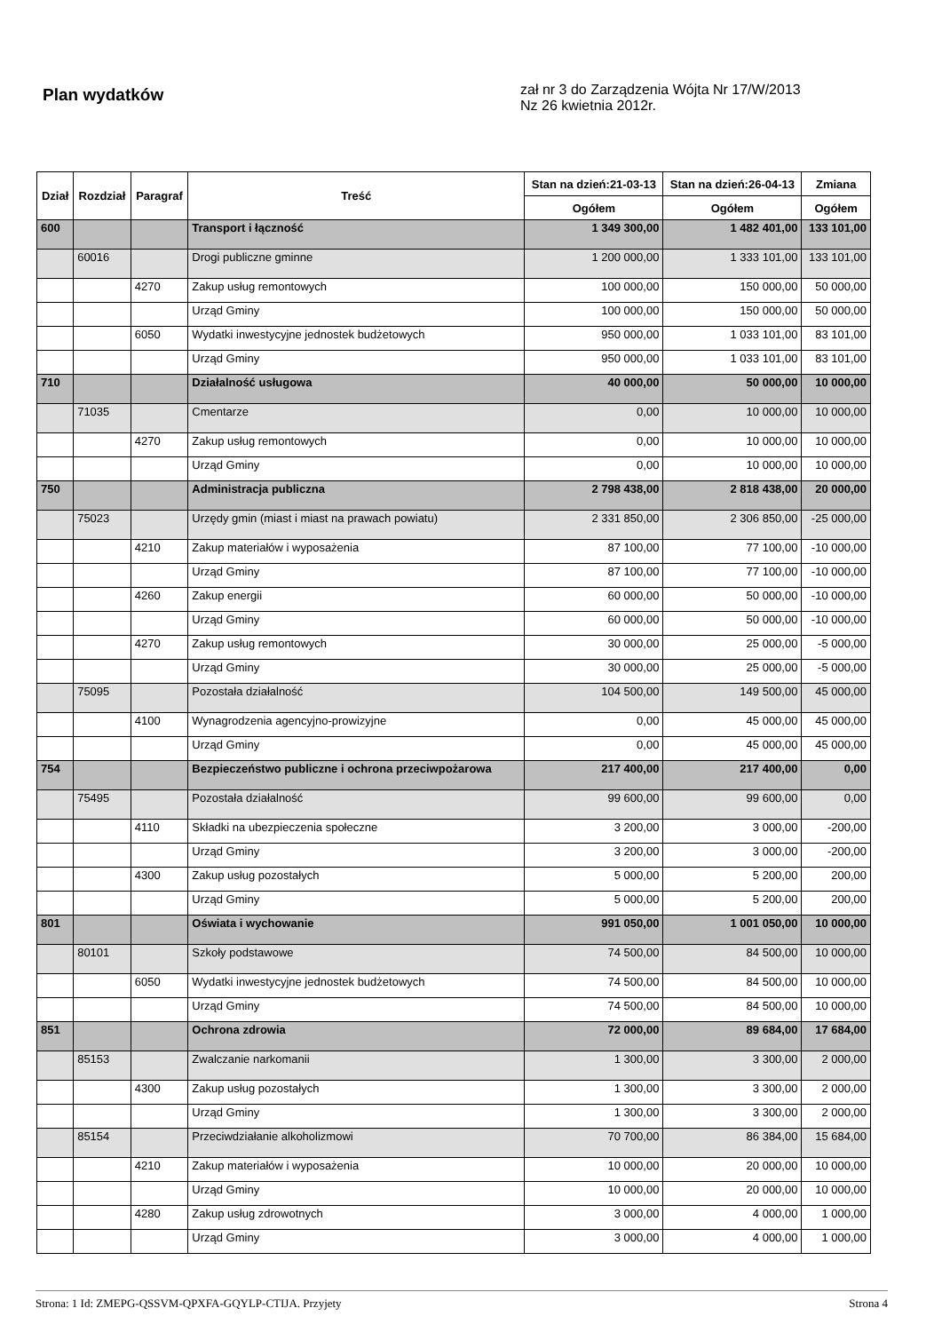Plan wydatków
zał nr 3 do Zarządzenia Wójta Nr 17/W/2013
Nz 26 kwietnia 2012r.
| Dział | Rozdział | Paragraf | Treść | Stan na dzień:21-03-13 | Stan na dzień:26-04-13 | Zmiana |
| --- | --- | --- | --- | --- | --- | --- |
| | | | | Ogółem | Ogółem | Ogółem |
| 600 | | | Transport i łączność | 1 349 300,00 | 1 482 401,00 | 133 101,00 |
| | 60016 | | Drogi publiczne gminne | 1 200 000,00 | 1 333 101,00 | 133 101,00 |
| | | 4270 | Zakup usług remontowych | 100 000,00 | 150 000,00 | 50 000,00 |
| | | | Urząd Gminy | 100 000,00 | 150 000,00 | 50 000,00 |
| | | 6050 | Wydatki inwestycyjne jednostek budżetowych | 950 000,00 | 1 033 101,00 | 83 101,00 |
| | | | Urząd Gminy | 950 000,00 | 1 033 101,00 | 83 101,00 |
| 710 | | | Działalność usługowa | 40 000,00 | 50 000,00 | 10 000,00 |
| | 71035 | | Cmentarze | 0,00 | 10 000,00 | 10 000,00 |
| | | 4270 | Zakup usług remontowych | 0,00 | 10 000,00 | 10 000,00 |
| | | | Urząd Gminy | 0,00 | 10 000,00 | 10 000,00 |
| 750 | | | Administracja publiczna | 2 798 438,00 | 2 818 438,00 | 20 000,00 |
| | 75023 | | Urzędy gmin (miast i miast na prawach powiatu) | 2 331 850,00 | 2 306 850,00 | -25 000,00 |
| | | 4210 | Zakup materiałów i wyposażenia | 87 100,00 | 77 100,00 | -10 000,00 |
| | | | Urząd Gminy | 87 100,00 | 77 100,00 | -10 000,00 |
| | | 4260 | Zakup energii | 60 000,00 | 50 000,00 | -10 000,00 |
| | | | Urząd Gminy | 60 000,00 | 50 000,00 | -10 000,00 |
| | | 4270 | Zakup usług remontowych | 30 000,00 | 25 000,00 | -5 000,00 |
| | | | Urząd Gminy | 30 000,00 | 25 000,00 | -5 000,00 |
| | 75095 | | Pozostała działalność | 104 500,00 | 149 500,00 | 45 000,00 |
| | | 4100 | Wynagrodzenia agencyjno-prowizyjne | 0,00 | 45 000,00 | 45 000,00 |
| | | | Urząd Gminy | 0,00 | 45 000,00 | 45 000,00 |
| 754 | | | Bezpieczeństwo publiczne i ochrona przeciwpożarowa | 217 400,00 | 217 400,00 | 0,00 |
| | 75495 | | Pozostała działalność | 99 600,00 | 99 600,00 | 0,00 |
| | | 4110 | Składki na ubezpieczenia społeczne | 3 200,00 | 3 000,00 | -200,00 |
| | | | Urząd Gminy | 3 200,00 | 3 000,00 | -200,00 |
| | | 4300 | Zakup usług pozostałych | 5 000,00 | 5 200,00 | 200,00 |
| | | | Urząd Gminy | 5 000,00 | 5 200,00 | 200,00 |
| 801 | | | Oświata i wychowanie | 991 050,00 | 1 001 050,00 | 10 000,00 |
| | 80101 | | Szkoły podstawowe | 74 500,00 | 84 500,00 | 10 000,00 |
| | | 6050 | Wydatki inwestycyjne jednostek budżetowych | 74 500,00 | 84 500,00 | 10 000,00 |
| | | | Urząd Gminy | 74 500,00 | 84 500,00 | 10 000,00 |
| 851 | | | Ochrona zdrowia | 72 000,00 | 89 684,00 | 17 684,00 |
| | 85153 | | Zwalczanie narkomanii | 1 300,00 | 3 300,00 | 2 000,00 |
| | | 4300 | Zakup usług pozostałych | 1 300,00 | 3 300,00 | 2 000,00 |
| | | | Urząd Gminy | 1 300,00 | 3 300,00 | 2 000,00 |
| | 85154 | | Przeciwdziałanie alkoholizmowi | 70 700,00 | 86 384,00 | 15 684,00 |
| | | 4210 | Zakup materiałów i wyposażenia | 10 000,00 | 20 000,00 | 10 000,00 |
| | | | Urząd Gminy | 10 000,00 | 20 000,00 | 10 000,00 |
| | | 4280 | Zakup usług zdrowotnych | 3 000,00 | 4 000,00 | 1 000,00 |
| | | | Urząd Gminy | 3 000,00 | 4 000,00 | 1 000,00 |
Strona: 1 Id: ZMEPG-QSSVM-QPXFA-GQYLP-CTIJA. Przyjety Strona 4